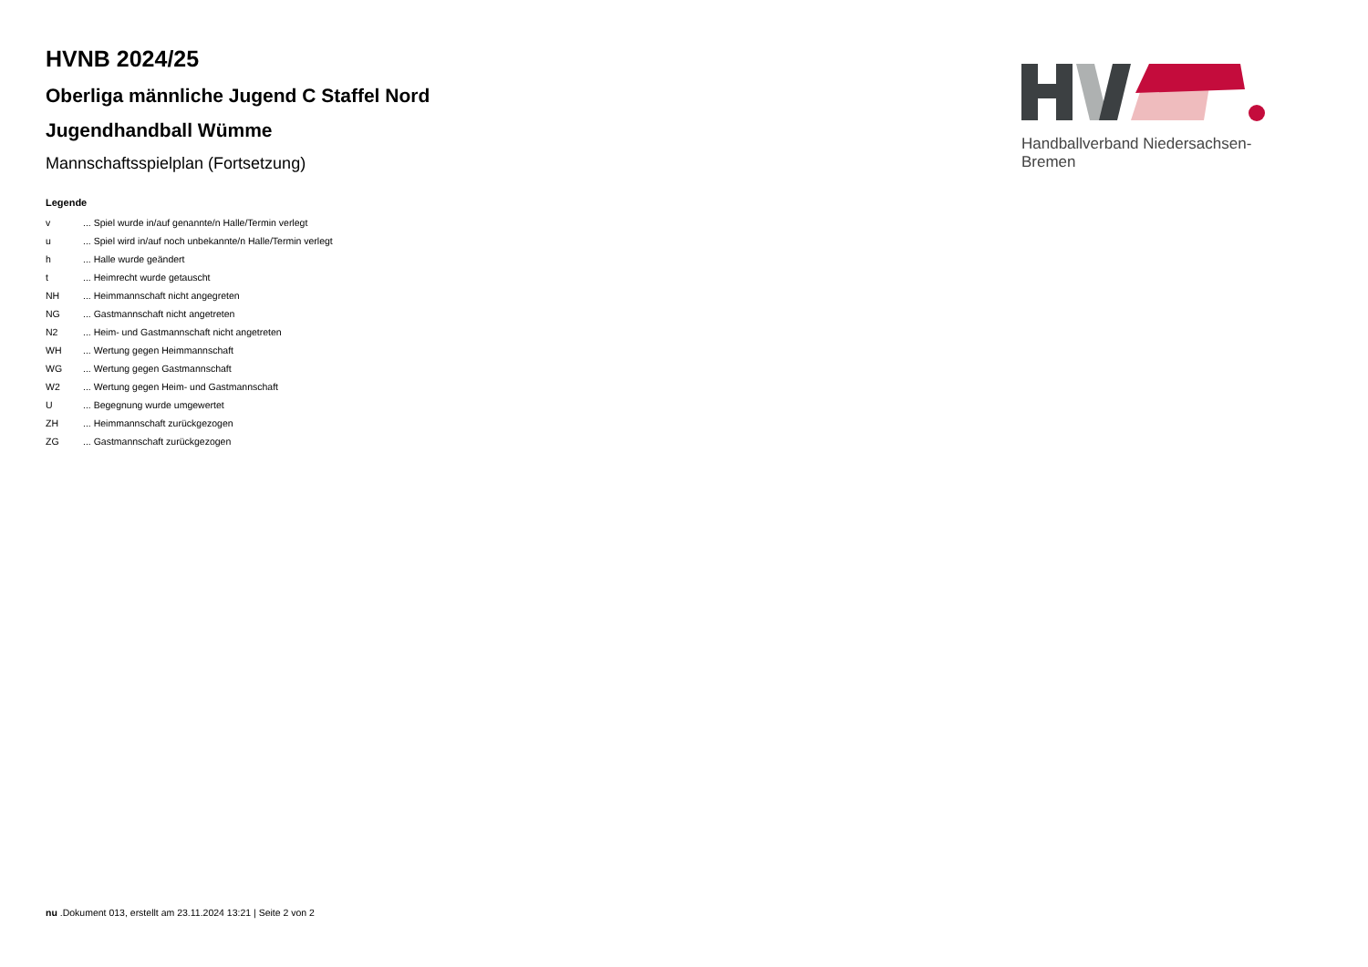HVNB 2024/25
Oberliga männliche Jugend C Staffel Nord
Jugendhandball Wümme
Mannschaftsspielplan (Fortsetzung)
Legende
| v | ... Spiel wurde in/auf genannte/n Halle/Termin verlegt |
| u | ... Spiel wird in/auf noch unbekannte/n Halle/Termin verlegt |
| h | ... Halle wurde geändert |
| t | ... Heimrecht wurde getauscht |
| NH | ... Heimmannschaft nicht angegreten |
| NG | ... Gastmannschaft nicht angetreten |
| N2 | ... Heim- und Gastmannschaft nicht angetreten |
| WH | ... Wertung gegen Heimmannschaft |
| WG | ... Wertung gegen Gastmannschaft |
| W2 | ... Wertung gegen Heim- und Gastmannschaft |
| U | ... Begegnung wurde umgewertet |
| ZH | ... Heimmannschaft zurückgezogen |
| ZG | ... Gastmannschaft zurückgezogen |
Handballverband Niedersachsen-Bremen
nu .Dokument 013, erstellt am 23.11.2024 13:21 | Seite 2 von 2